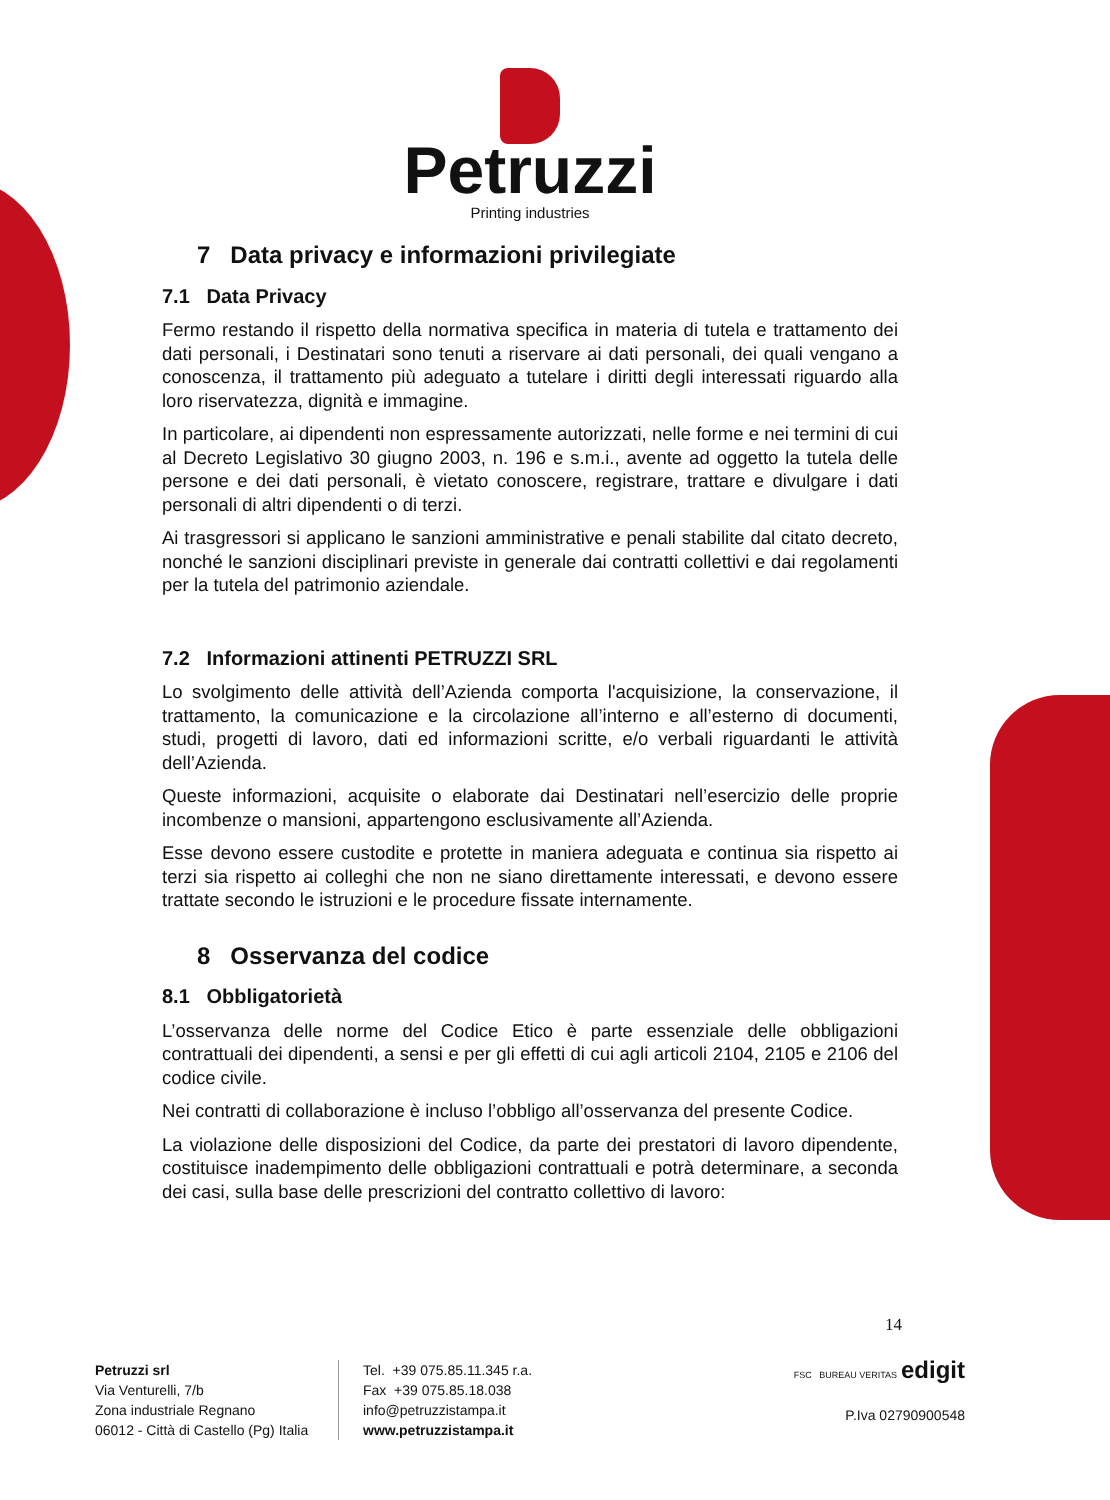Petruzzi
Printing industries
7 Data privacy e informazioni privilegiate
7.1 Data Privacy
Fermo restando il rispetto della normativa specifica in materia di tutela e trattamento dei dati personali, i Destinatari sono tenuti a riservare ai dati personali, dei quali vengano a conoscenza, il trattamento più adeguato a tutelare i diritti degli interessati riguardo alla loro riservatezza, dignità e immagine.
In particolare, ai dipendenti non espressamente autorizzati, nelle forme e nei termini di cui al Decreto Legislativo 30 giugno 2003, n. 196 e s.m.i., avente ad oggetto la tutela delle persone e dei dati personali, è vietato conoscere, registrare, trattare e divulgare i dati personali di altri dipendenti o di terzi.
Ai trasgressori si applicano le sanzioni amministrative e penali stabilite dal citato decreto, nonché le sanzioni disciplinari previste in generale dai contratti collettivi e dai regolamenti per la tutela del patrimonio aziendale.
7.2 Informazioni attinenti PETRUZZI SRL
Lo svolgimento delle attività dell’Azienda comporta l'acquisizione, la conservazione, il trattamento, la comunicazione e la circolazione all’interno e all’esterno di documenti, studi, progetti di lavoro, dati ed informazioni scritte, e/o verbali riguardanti le attività dell’Azienda.
Queste informazioni, acquisite o elaborate dai Destinatari nell’esercizio delle proprie incombenze o mansioni, appartengono esclusivamente all’Azienda.
Esse devono essere custodite e protette in maniera adeguata e continua sia rispetto ai terzi sia rispetto ai colleghi che non ne siano direttamente interessati, e devono essere trattate secondo le istruzioni e le procedure fissate internamente.
8 Osservanza del codice
8.1 Obbligatorietà
L’osservanza delle norme del Codice Etico è parte essenziale delle obbligazioni contrattuali dei dipendenti, a sensi e per gli effetti di cui agli articoli 2104, 2105 e 2106 del codice civile.
Nei contratti di collaborazione è incluso l’obbligo all’osservanza del presente Codice.
La violazione delle disposizioni del Codice, da parte dei prestatori di lavoro dipendente, costituisce inadempimento delle obbligazioni contrattuali e potrà determinare, a seconda dei casi, sulla base delle prescrizioni del contratto collettivo di lavoro:
14
Petruzzi srl
Via Venturelli, 7/b
Zona industriale Regnano
06012 - Città di Castello (Pg) Italia
Tel. +39 075.85.11.345 r.a.
Fax +39 075.85.18.038
info@petruzzistampa.it
www.petruzzistampa.it
FSC BUREAU VERITAS edigit
P.Iva 02790900548